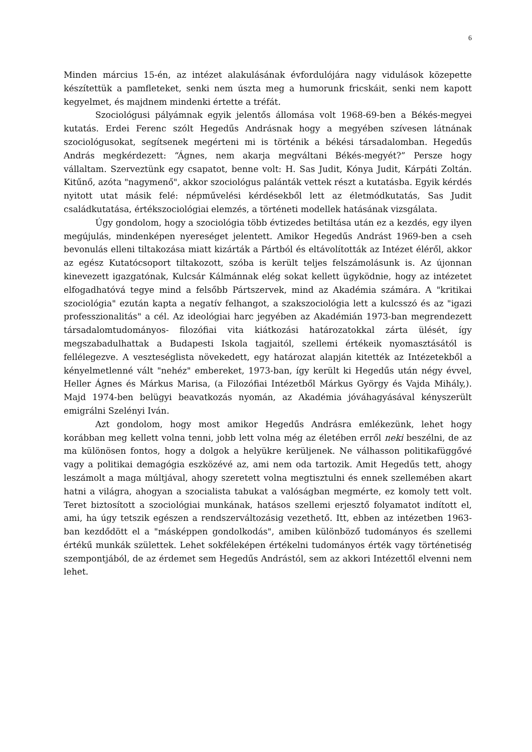6
Minden március 15-én, az intézet alakulásának évfordulójára nagy vidulások közepette készítettük a pamfleteket, senki nem úszta meg a humorunk fricskáit, senki nem kapott kegyelmet, és majdnem mindenki értette a tréfát.
Szociológusi pályámnak egyik jelentős állomása volt 1968-69-ben a Békés-megyei kutatás. Erdei Ferenc szólt Hegedűs Andrásnak hogy a megyében szívesen látnának szociológusokat, segítsenek megérteni mi is történik a békési társadalomban. Hegedűs András megkérdezett: “Ágnes, nem akarja megváltani Békés-megyét?” Persze hogy vállaltam. Szerveztünk egy csapatot, benne volt: H. Sas Judit, Kónya Judit, Kárpáti Zoltán. Kitűnő, azóta "nagymenő", akkor szociológus palánták vettek részt a kutatásba. Egyik kérdés nyitott utat másik felé: népművelési kérdésekből lett az életmódkutatás, Sas Judit családkutatása, értékszociológiai elemzés, a történeti modellek hatásának vizsgálata.
Úgy gondolom, hogy a szociológia több évtizedes betiltása után ez a kezdés, egy ilyen megújulás, mindenképen nyereséget jelentett. Amikor Hegedűs Andrást 1969-ben a cseh bevonulás elleni tiltakozása miatt kizárták a Pártból és eltávolították az Intézet éléről, akkor az egész Kutatócsoport tiltakozott, szóba is került teljes felszámolásunk is. Az újonnan kinevezett igazgatónak, Kulcsár Kálmánnak elég sokat kellett ügyködnie, hogy az intézetet elfogadhatóvá tegye mind a felsőbb Pártszervek, mind az Akadémia számára. A "kritikai szociológia" ezután kapta a negatív felhangot, a szakszociológia lett a kulcsszó és az "igazi professzionalitás" a cél. Az ideológiai harc jegyében az Akadémián 1973-ban megrendezett társadalomtudományos- filozófiai vita kiátkozási határozatokkal zárta ülését, így megszabadulhattak a Budapesti Iskola tagjaitól, szellemi értékeik nyomasztásától is fellélegezve. A veszteséglista növekedett, egy határozat alapján kitették az Intézetekből a kényelmetlenné vált "nehéz" embereket, 1973-ban, így került ki Hegedűs után négy évvel, Heller Ágnes és Márkus Marisa, (a Filozófiai Intézetből Márkus György és Vajda Mihály,). Majd 1974-ben belügyi beavatkozás nyomán, az Akadémia jóváhagyásával kényszerült emigrálni Szelényi Iván.
Azt gondolom, hogy most amikor Hegedűs Andrásra emlékezünk, lehet hogy korábban meg kellett volna tenni, jobb lett volna még az életében erről neki beszélni, de az ma különösen fontos, hogy a dolgok a helyükre kerüljenek. Ne válhasson politikafüggővé vagy a politikai demagógia eszközévé az, ami nem oda tartozik. Amit Hegedűs tett, ahogy leszámolt a maga múltjával, ahogy szeretett volna megtisztulni és ennek szellemében akart hatni a világra, ahogyan a szocialista tabukat a valóságban megmérte, ez komoly tett volt. Teret biztosított a szociológiai munkának, hatásos szellemi erjesztő folyamatot indított el, ami, ha úgy tetszik egészen a rendszerváltozásig vezethető. Itt, ebben az intézetben 1963-ban kezdődött el a "másképpen gondolkodás", amiben különböző tudományos és szellemi értékű munkák születtek. Lehet sokféleképen értékelni tudományos érték vagy történetiség szempontjából, de az érdemet sem Hegedűs Andrástól, sem az akkori Intézettől elvenni nem lehet.